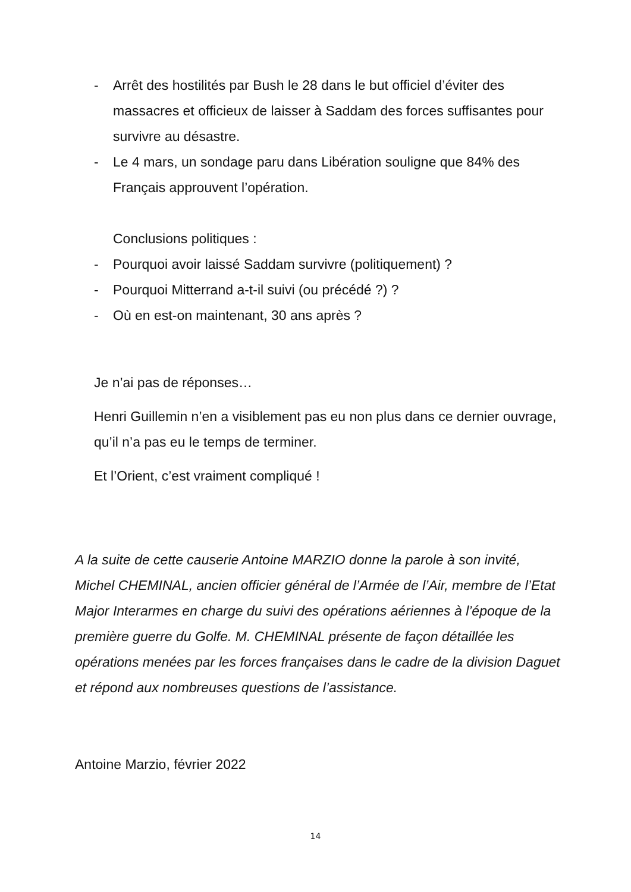- Arrêt des hostilités par Bush le 28 dans le but officiel d’éviter des massacres et officieux de laisser à Saddam des forces suffisantes pour survivre au désastre.
- Le 4 mars, un sondage paru dans Libération souligne que 84% des Français approuvent l’opération.
Conclusions politiques :
- Pourquoi avoir laissé Saddam survivre (politiquement) ?
- Pourquoi Mitterrand a-t-il suivi (ou précédé ?) ?
- Où en est-on maintenant, 30 ans après ?
Je n’ai pas de réponses…
Henri Guillemin n’en a visiblement pas eu non plus dans ce dernier ouvrage, qu’il n’a pas eu le temps de terminer.
Et l’Orient, c’est vraiment compliqué !
A la suite de cette causerie Antoine MARZIO donne la parole à son invité, Michel CHEMINAL, ancien officier général de l’Armée de l’Air, membre de l’Etat Major Interarmes en charge du suivi des opérations aériennes à l’époque de la première guerre du Golfe. M. CHEMINAL présente de façon détaillée les opérations menées par les forces françaises dans le cadre de la division Daguet et répond aux nombreuses questions de l’assistance.
Antoine Marzio, février 2022
14